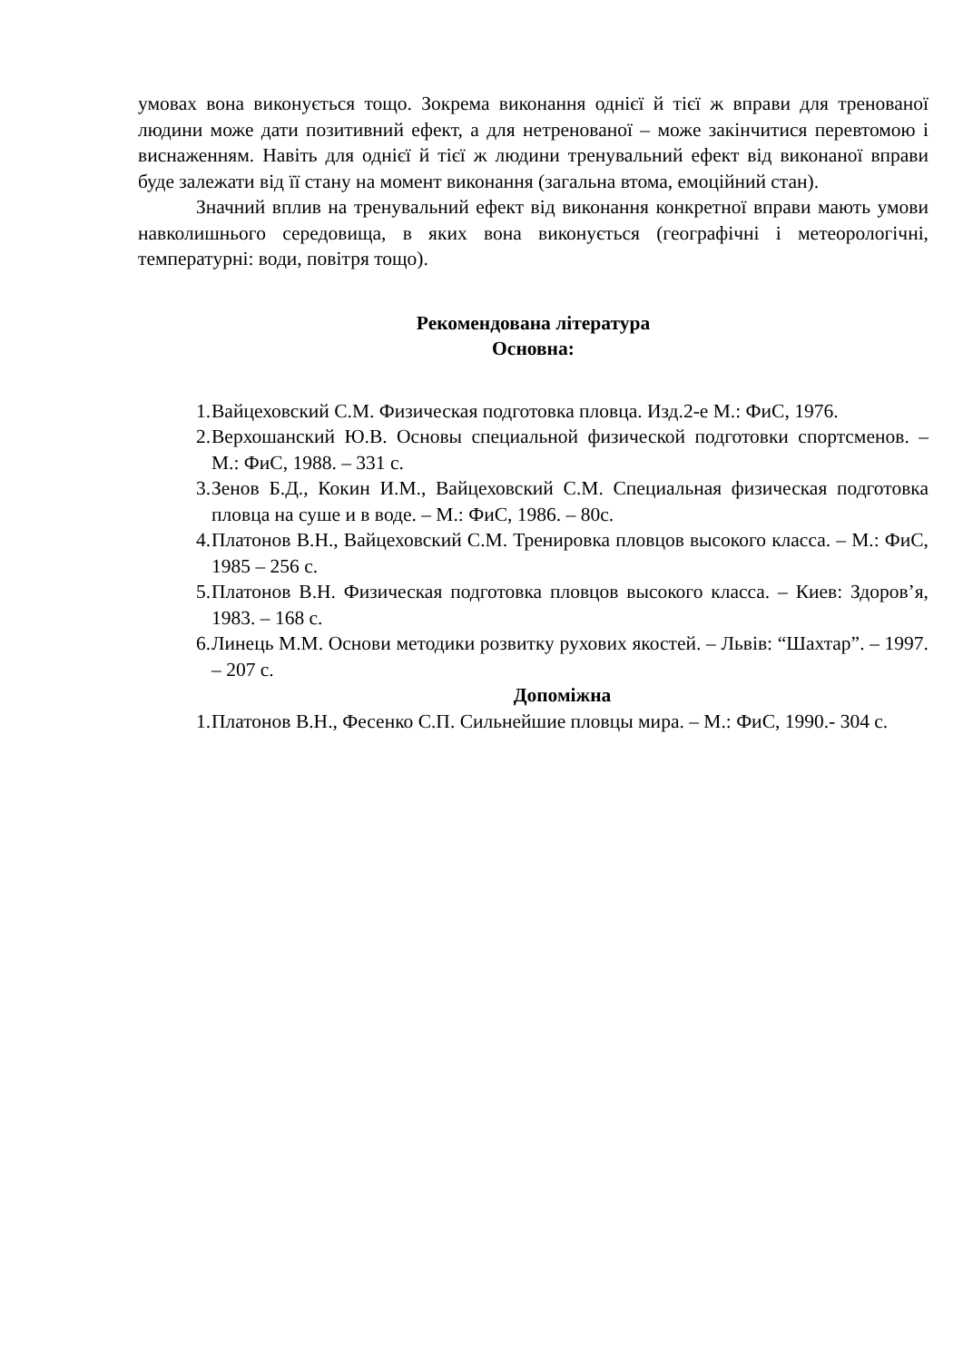умовах вона виконується тощо. Зокрема виконання однієї й тієї ж вправи для тренованої людини може дати позитивний ефект, а для нетренованої – може закінчитися перевтомою і виснаженням. Навіть для однієї й тієї ж людини тренувальний ефект від виконаної вправи буде залежати від її стану на момент виконання (загальна втома, емоційний стан).
Значний вплив на тренувальний ефект від виконання конкретної вправи мають умови навколишнього середовища, в яких вона виконується (географічні і метеорологічні, температурні: води, повітря тощо).
Рекомендована література
Основна:
1. Вайцеховский С.М. Физическая подготовка пловца. Изд.2-е М.: ФиС, 1976.
2. Верхошанский Ю.В. Основы специальной физической подготовки спортсменов. – М.: ФиС, 1988. – 331 с.
3. Зенов Б.Д., Кокин И.М., Вайцеховский С.М. Специальная физическая подготовка пловца на суше и в воде. – М.: ФиС, 1986. – 80с.
4. Платонов В.Н., Вайцеховский С.М. Тренировка пловцов высокого класса. – М.: ФиС, 1985 – 256 с.
5. Платонов В.Н. Физическая подготовка пловцов высокого класса. – Киев: Здоров’я, 1983. – 168 с.
6. Линець М.М. Основи методики розвитку рухових якостей. – Львів: “Шахтар”. – 1997. – 207 с.
Допоміжна
1. Платонов В.Н., Фесенко С.П. Сильнейшие пловцы мира. – М.: ФиС, 1990.- 304 с.